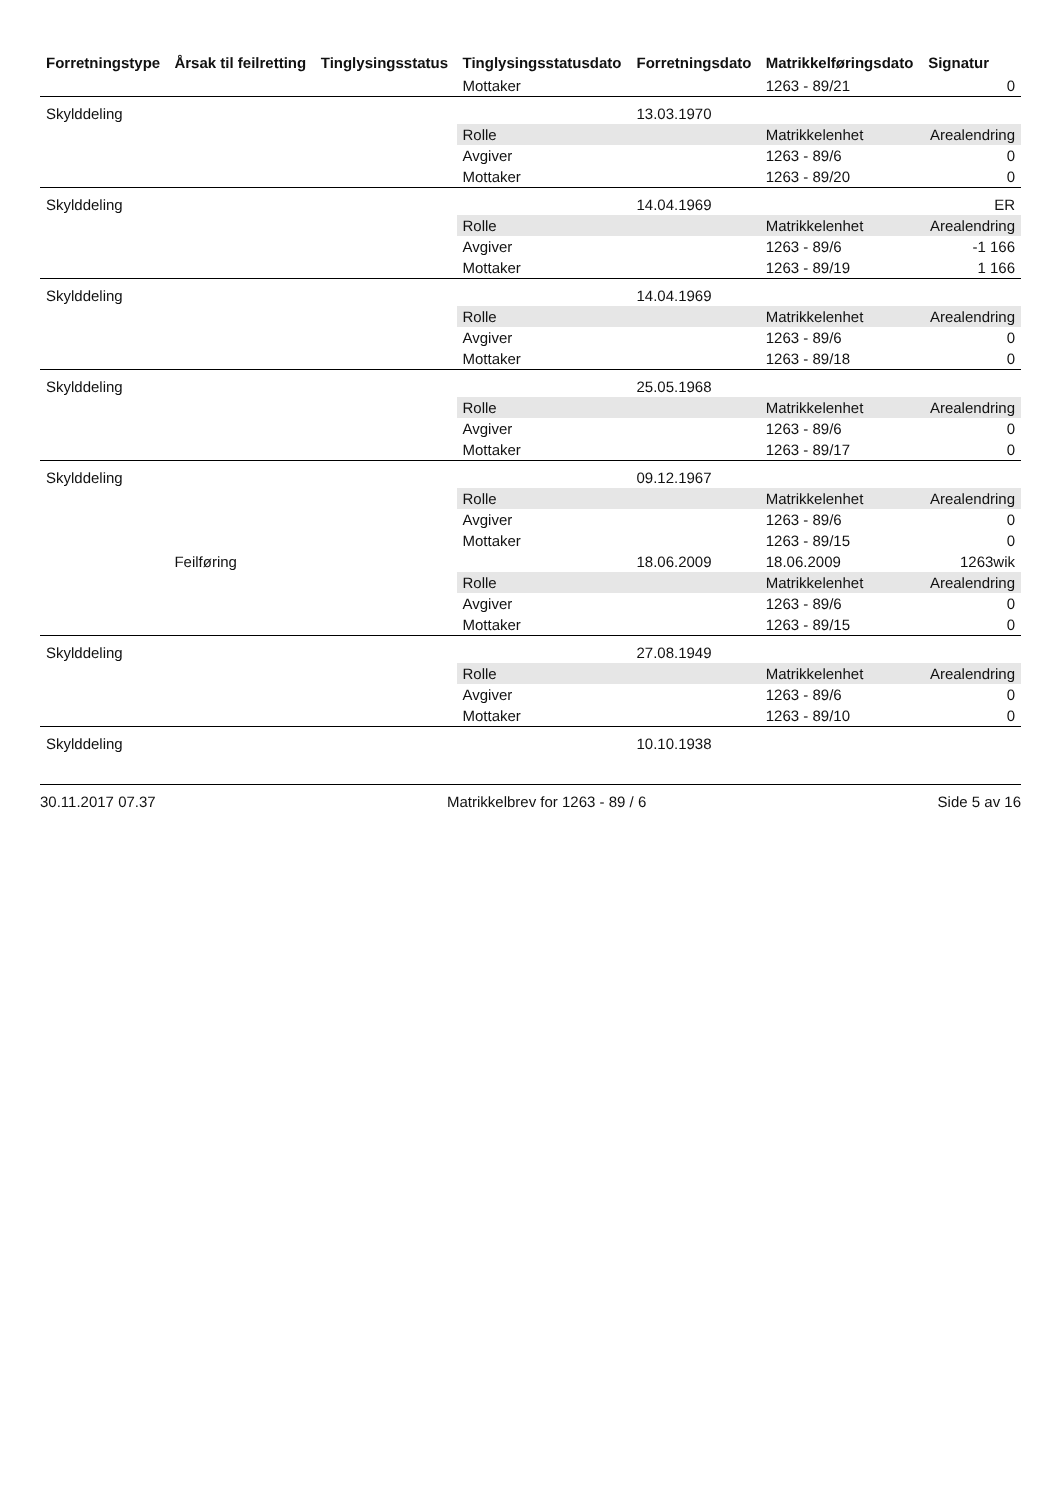| Forretningstype | Årsak til feilretting | Tinglysingsstatus | Tinglysingsstatusdato | Forretningsdato | Matrikkelføringsdato | Signatur |
| --- | --- | --- | --- | --- | --- | --- |
| | | | Mottaker | | 1263 - 89/21 | 0 |
| Skylddeling | | | | 13.03.1970 | | |
| | | | Rolle | | Matrikkelenhet | Arealendring |
| | | | Avgiver | | 1263 - 89/6 | 0 |
| | | | Mottaker | | 1263 - 89/20 | 0 |
| Skylddeling | | | | 14.04.1969 | | ER |
| | | | Rolle | | Matrikkelenhet | Arealendring |
| | | | Avgiver | | 1263 - 89/6 | -1 166 |
| | | | Mottaker | | 1263 - 89/19 | 1 166 |
| Skylddeling | | | | 14.04.1969 | | |
| | | | Rolle | | Matrikkelenhet | Arealendring |
| | | | Avgiver | | 1263 - 89/6 | 0 |
| | | | Mottaker | | 1263 - 89/18 | 0 |
| Skylddeling | | | | 25.05.1968 | | |
| | | | Rolle | | Matrikkelenhet | Arealendring |
| | | | Avgiver | | 1263 - 89/6 | 0 |
| | | | Mottaker | | 1263 - 89/17 | 0 |
| Skylddeling | | | | 09.12.1967 | | |
| | | | Rolle | | Matrikkelenhet | Arealendring |
| | | | Avgiver | | 1263 - 89/6 | 0 |
| | | | Mottaker | | 1263 - 89/15 | 0 |
| | Feilføring | | | 18.06.2009 | 18.06.2009 | 1263wik |
| | | | Rolle | | Matrikkelenhet | Arealendring |
| | | | Avgiver | | 1263 - 89/6 | 0 |
| | | | Mottaker | | 1263 - 89/15 | 0 |
| Skylddeling | | | | 27.08.1949 | | |
| | | | Rolle | | Matrikkelenhet | Arealendring |
| | | | Avgiver | | 1263 - 89/6 | 0 |
| | | | Mottaker | | 1263 - 89/10 | 0 |
| Skylddeling | | | | 10.10.1938 | | |
30.11.2017 07.37 Matrikkelbrev for 1263 - 89 / 6 Side 5 av 16